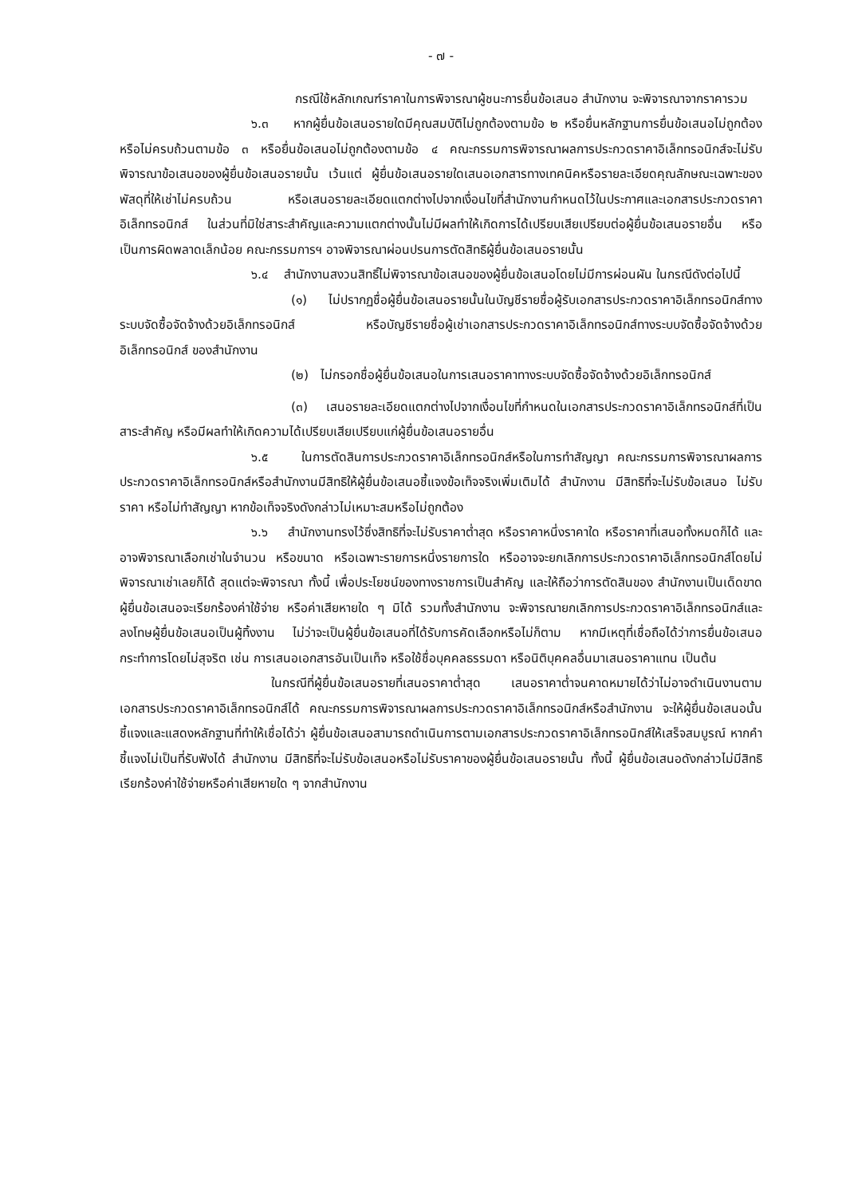- ๗ -
กรณีใช้หลักเกณฑ์ราคาในการพิจารณาผู้ชนะการยื่นข้อเสนอ สำนักงาน จะพิจารณาจากราคารวม
๖.๓ หากผู้ยื่นข้อเสนอรายใดมีคุณสมบัติไม่ถูกต้องตามข้อ ๒ หรือยื่นหลักฐานการยื่นข้อเสนอไม่ถูกต้อง หรือไม่ครบถ้วนตามข้อ ๓ หรือยื่นข้อเสนอไม่ถูกต้องตามข้อ ๔ คณะกรรมการพิจารณาผลการประกวดราคาอิเล็กทรอนิกส์จะไม่รับพิจารณาข้อเสนอของผู้ยื่นข้อเสนอรายนั้น เว้นแต่ ผู้ยื่นข้อเสนอรายใดเสนอเอกสารทางเทคนิคหรือรายละเอียดคุณลักษณะเฉพาะของพัสดุที่ให้เช่าไม่ครบถ้วน หรือเสนอรายละเอียดแตกต่างไปจากเงื่อนไขที่สำนักงานกำหนดไว้ในประกาศและเอกสารประกวดราคาอิเล็กทรอนิกส์ ในส่วนที่มิใช่สาระสำคัญและความแตกต่างนั้นไม่มีผลทำให้เกิดการได้เปรียบเสียเปรียบต่อผู้ยื่นข้อเสนอรายอื่น หรือเป็นการผิดพลาดเล็กน้อย คณะกรรมการฯ อาจพิจารณาผ่อนปรนการตัดสิทธิผู้ยื่นข้อเสนอรายนั้น
๖.๔ สำนักงานสงวนสิทธิ์ไม่พิจารณาข้อเสนอของผู้ยื่นข้อเสนอโดยไม่มีการผ่อนผัน ในกรณีดังต่อไปนี้
(๑) ไม่ปรากฏชื่อผู้ยื่นข้อเสนอรายนั้นในบัญชีรายชื่อผู้รับเอกสารประกวดราคาอิเล็กทรอนิกส์ทางระบบจัดซื้อจัดจ้างด้วยอิเล็กทรอนิกส์ หรือบัญชีรายชื่อผู้เช่าเอกสารประกวดราคาอิเล็กทรอนิกส์ทางระบบจัดซื้อจัดจ้างด้วยอิเล็กทรอนิกส์ ของสำนักงาน
(๒) ไม่กรอกชื่อผู้ยื่นข้อเสนอในการเสนอราคาทางระบบจัดซื้อจัดจ้างด้วยอิเล็กทรอนิกส์
(๓) เสนอรายละเอียดแตกต่างไปจากเงื่อนไขที่กำหนดในเอกสารประกวดราคาอิเล็กทรอนิกส์ที่เป็นสาระสำคัญ หรือมีผลทำให้เกิดความได้เปรียบเสียเปรียบแก่ผู้ยื่นข้อเสนอรายอื่น
๖.๕ ในการตัดสินการประกวดราคาอิเล็กทรอนิกส์หรือในการทำสัญญา คณะกรรมการพิจารณาผลการประกวดราคาอิเล็กทรอนิกส์หรือสำนักงานมีสิทธิให้ผู้ยื่นข้อเสนอชี้แจงข้อเท็จจริงเพิ่มเติมได้ สำนักงาน มีสิทธิที่จะไม่รับข้อเสนอ ไม่รับราคา หรือไม่ทำสัญญา หากข้อเท็จจริงดังกล่าวไม่เหมาะสมหรือไม่ถูกต้อง
๖.๖ สำนักงานทรงไว้ซึ่งสิทธิที่จะไม่รับราคาต่ำสุด หรือราคาหนึ่งราคาใด หรือราคาที่เสนอทั้งหมดก็ได้ และอาจพิจารณาเลือกเช่าในจำนวน หรือขนาด หรือเฉพาะรายการหนึ่งรายการใด หรืออาจจะยกเลิกการประกวดราคาอิเล็กทรอนิกส์โดยไม่พิจารณาเช่าเลยก็ได้ สุดแต่จะพิจารณา ทั้งนี้ เพื่อประโยชน์ของทางราชการเป็นสำคัญ และให้ถือว่าการตัดสินของ สำนักงานเป็นเด็ดขาด ผู้ยื่นข้อเสนอจะเรียกร้องค่าใช้จ่าย หรือค่าเสียหายใด ๆ มิได้ รวมทั้งสำนักงาน จะพิจารณายกเลิกการประกวดราคาอิเล็กทรอนิกส์และลงโทษผู้ยื่นข้อเสนอเป็นผู้ทิ้งงาน ไม่ว่าจะเป็นผู้ยื่นข้อเสนอที่ได้รับการคัดเลือกหรือไม่ก็ตาม หากมีเหตุที่เชื่อถือได้ว่าการยื่นข้อเสนอกระทำการโดยไม่สุจริต เช่น การเสนอเอกสารอันเป็นเท็จ หรือใช้ชื่อบุคคลธรรมดา หรือนิติบุคคลอื่นมาเสนอราคาแทน เป็นต้น
ในกรณีที่ผู้ยื่นข้อเสนอรายที่เสนอราคาต่ำสุด เสนอราคาต่ำจนคาดหมายได้ว่าไม่อาจดำเนินงานตามเอกสารประกวดราคาอิเล็กทรอนิกส์ได้ คณะกรรมการพิจารณาผลการประกวดราคาอิเล็กทรอนิกส์หรือสำนักงาน จะให้ผู้ยื่นข้อเสนอนั้นชี้แจงและแสดงหลักฐานที่ทำให้เชื่อได้ว่า ผู้ยื่นข้อเสนอสามารถดำเนินการตามเอกสารประกวดราคาอิเล็กทรอนิกส์ให้เสร็จสมบูรณ์ หากคำชี้แจงไม่เป็นที่รับฟังได้ สำนักงาน มีสิทธิที่จะไม่รับข้อเสนอหรือไม่รับราคาของผู้ยื่นข้อเสนอรายนั้น ทั้งนี้ ผู้ยื่นข้อเสนอดังกล่าวไม่มีสิทธิเรียกร้องค่าใช้จ่ายหรือค่าเสียหายใด ๆ จากสำนักงาน